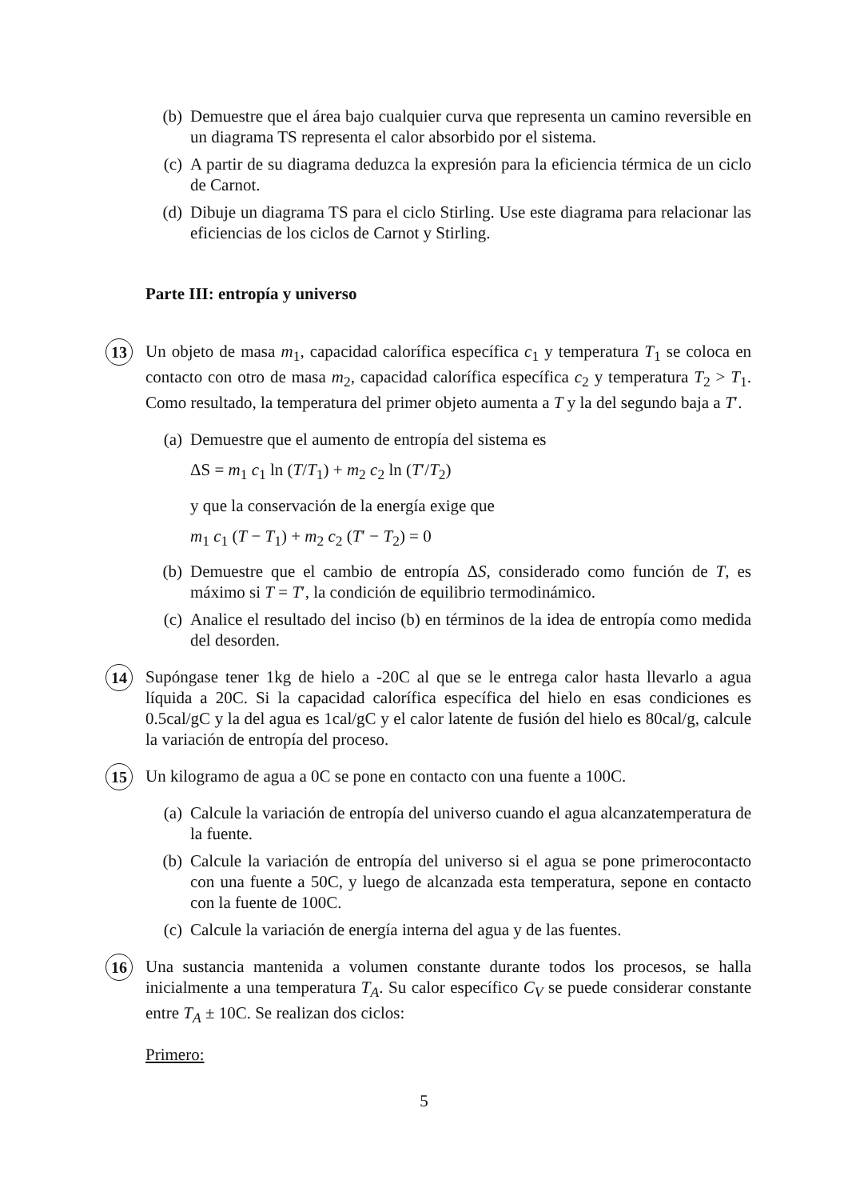(b) Demuestre que el área bajo cualquier curva que representa un camino reversible en un diagrama TS representa el calor absorbido por el sistema.
(c) A partir de su diagrama deduzca la expresión para la eficiencia térmica de un ciclo de Carnot.
(d) Dibuje un diagrama TS para el ciclo Stirling. Use este diagrama para relacionar las eficiencias de los ciclos de Carnot y Stirling.
Parte III: entropía y universo
13 Un objeto de masa m<sub>1</sub>, capacidad calorífica específica c<sub>1</sub> y temperatura T<sub>1</sub> se coloca en contacto con otro de masa m<sub>2</sub>, capacidad calorífica específica c<sub>2</sub> y temperatura T<sub>2</sub> > T<sub>1</sub>. Como resultado, la temperatura del primer objeto aumenta a T y la del segundo baja a T′.
(a) Demuestre que el aumento de entropía del sistema es
ΔS = m<sub>1</sub> c<sub>1</sub> ln (T/T<sub>1</sub>) + m<sub>2</sub> c<sub>2</sub> ln (T′/T<sub>2</sub>)
y que la conservación de la energía exige que
m<sub>1</sub> c<sub>1</sub> (T − T<sub>1</sub>) + m<sub>2</sub> c<sub>2</sub> (T′ − T<sub>2</sub>) = 0
(b) Demuestre que el cambio de entropía ΔS, considerado como función de T, es máximo si T = T′, la condición de equilibrio termodinámico.
(c) Analice el resultado del inciso (b) en términos de la idea de entropía como medida del desorden.
14 Supóngase tener 1kg de hielo a -20C al que se le entrega calor hasta llevarlo a agua líquida a 20C. Si la capacidad calorífica específica del hielo en esas condiciones es 0.5cal/gC y la del agua es 1cal/gC y el calor latente de fusión del hielo es 80cal/g, calcule la variación de entropía del proceso.
15 Un kilogramo de agua a 0C se pone en contacto con una fuente a 100C.
(a) Calcule la variación de entropía del universo cuando el agua alcanzatemperatura de la fuente.
(b) Calcule la variación de entropía del universo si el agua se pone primerocontacto con una fuente a 50C, y luego de alcanzada esta temperatura, sepone en contacto con la fuente de 100C.
(c) Calcule la variación de energía interna del agua y de las fuentes.
16 Una sustancia mantenida a volumen constante durante todos los procesos, se halla inicialmente a una temperatura T<sub>A</sub>. Su calor específico C<sub>V</sub> se puede considerar constante entre T<sub>A</sub> ± 10C. Se realizan dos ciclos:
Primero:
5